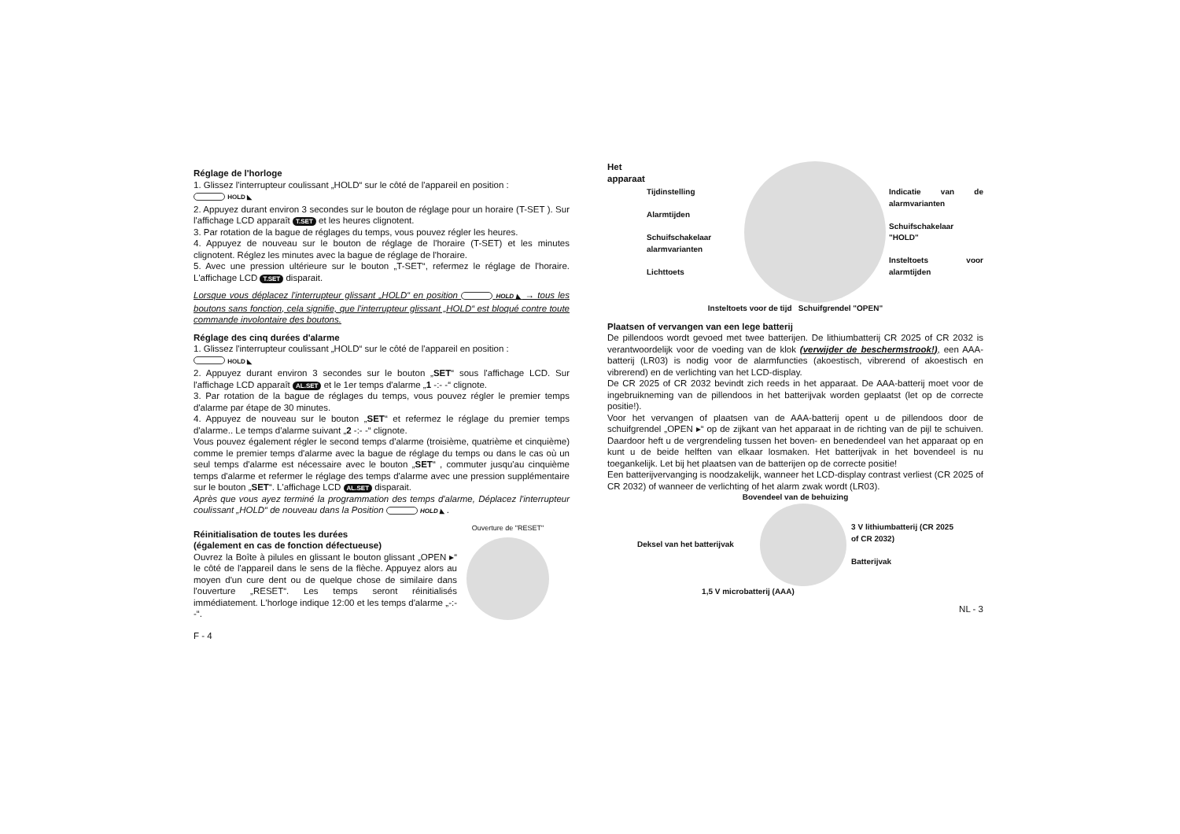Réglage de l'horloge
1. Glissez l'interrupteur coulissant „HOLD“ sur le côté de l'appareil en position :
HOLD ◣
2. Appuyez durant environ 3 secondes sur le bouton de réglage pour un horaire (T-SET ). Sur l'affichage LCD apparaît T.SET et les heures clignotent.
3. Par rotation de la bague de réglages du temps, vous pouvez régler les heures.
4. Appuyez de nouveau sur le bouton de réglage de l'horaire (T-SET) et les minutes clignotent. Réglez les minutes avec la bague de réglage de l'horaire.
5. Avec une pression ultérieure sur le bouton „T-SET“, refermez le réglage de l'horaire. L'affichage LCD T.SET disparait.
Lorsque vous déplacez l'interrupteur glissant „HOLD“ en position HOLD ◣ → tous les boutons sans fonction, cela signifie, que l'interrupteur glissant „HOLD“ est bloqué contre toute commande involontaire des boutons.
Réglage des cinq durées d'alarme
1. Glissez l'interrupteur coulissant „HOLD“ sur le côté de l'appareil en position :
HOLD ◣
2. Appuyez durant environ 3 secondes sur le bouton „SET“ sous l'affichage LCD. Sur l'affichage LCD apparaît AL.SET et le 1er temps d'alarme „1 -:- -“ clignote.
3. Par rotation de la bague de réglages du temps, vous pouvez régler le premier temps d'alarme par étape de 30 minutes.
4. Appuyez de nouveau sur le bouton „SET“ et refermez le réglage du premier temps d'alarme.. Le temps d'alarme suivant „2 -:- -“ clignote.
Vous pouvez également régler le second temps d'alarme (troisième, quatrième et cinquième) comme le premier temps d'alarme avec la bague de réglage du temps ou dans le cas où un seul temps d'alarme est nécessaire avec le bouton „SET“ , commuter jusqu'au cinquième temps d'alarme et refermer le réglage des temps d'alarme avec une pression supplémentaire sur le bouton „SET“. L'affichage LCD AL.SET disparait.
Après que vous ayez terminé la programmation des temps d'alarme, Déplacez l'interrupteur coulissant „HOLD“ de nouveau dans la Position HOLD ◣ .
Réinitialisation de toutes les durées
(également en cas de fonction défectueuse)
Ouvrez la Boîte à pilules en glissant le bouton glissant „OPEN ▸“ le côté de l'appareil dans le sens de la flèche. Appuyez alors au moyen d'un cure dent ou de quelque chose de similaire dans l'ouverture „RESET“. Les temps seront réinitialisés immédiatement. L'horloge indique 12:00 et les temps d'alarme „-:- -“.
Ouverture de "RESET"
F - 4
Het apparaat
Tijdinstelling
Alarmtijden
Schuifschakelaar alarmvarianten
Lichttoets
Indicatie van de alarmvarianten
Schuifschakelaar "HOLD"
Insteltoets voor alarmtijden
Insteltoets voor de tijd Schuifgrendel "OPEN"
Plaatsen of vervangen van een lege batterij
De pillendoos wordt gevoed met twee batterijen. De lithiumbatterij CR 2025 of CR 2032 is verantwoordelijk voor de voeding van de klok (verwijder de beschermstrook!), een AAA-batterij (LR03) is nodig voor de alarmfuncties (akoestisch, vibrerend of akoestisch en vibrerend) en de verlichting van het LCD-display.
De CR 2025 of CR 2032 bevindt zich reeds in het apparaat. De AAA-batterij moet voor de ingebruikneming van de pillendoos in het batterijvak worden geplaatst (let op de correcte positie!).
Voor het vervangen of plaatsen van de AAA-batterij opent u de pillendoos door de schuifgrendel „OPEN ▸“ op de zijkant van het apparaat in de richting van de pijl te schuiven. Daardoor heft u de vergrendeling tussen het boven- en benedendeel van het apparaat op en kunt u de beide helften van elkaar losmaken. Het batterijvak in het bovendeel is nu toegankelijk. Let bij het plaatsen van de batterijen op de correcte positie!
Een batterijvervanging is noodzakelijk, wanneer het LCD-display contrast verliest (CR 2025 of CR 2032) of wanneer de verlichting of het alarm zwak wordt (LR03).
Bovendeel van de behuizing
Deksel van het batterijvak
3 V lithiumbatterij (CR 2025 of CR 2032)
Batterijvak
1,5 V microbatterij (AAA)
NL - 3